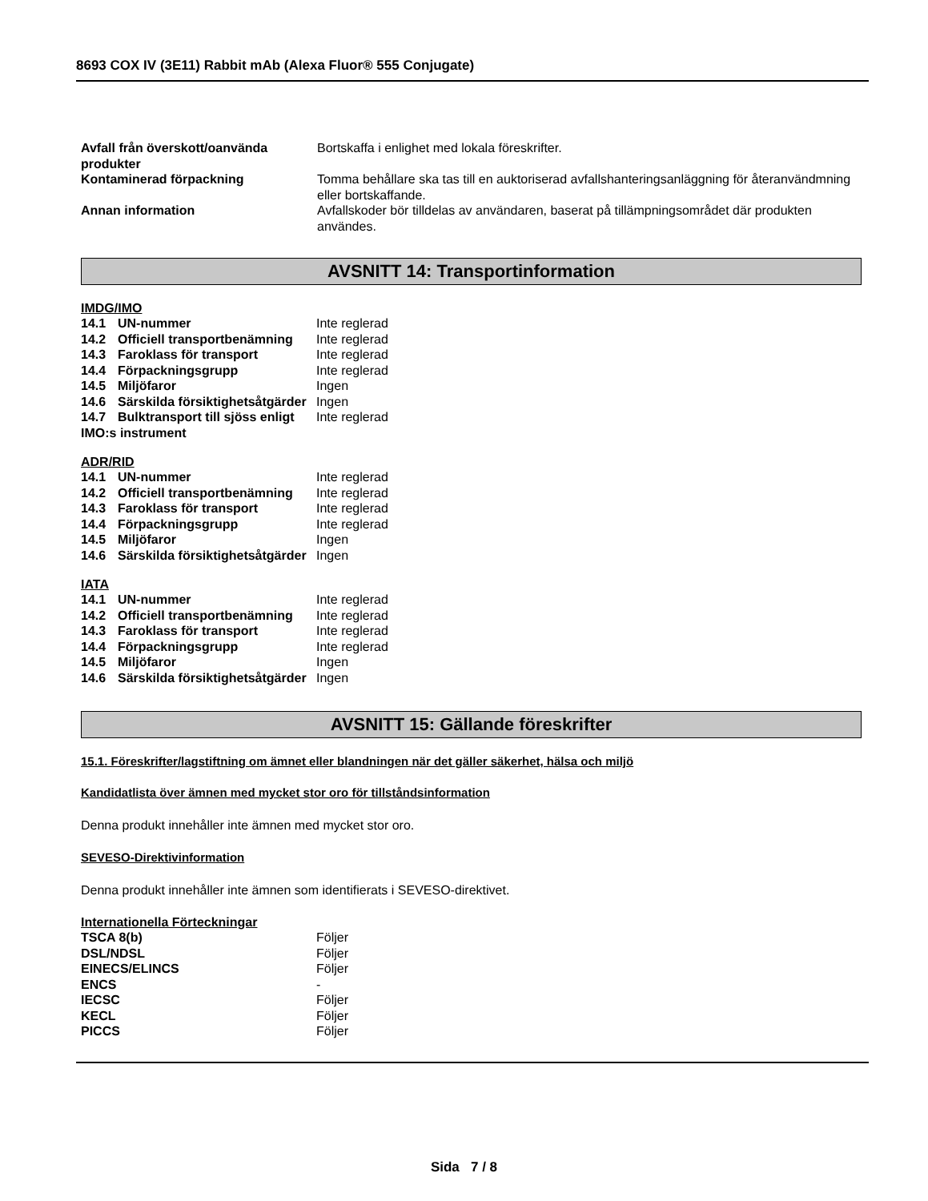8693 COX IV (3E11) Rabbit mAb (Alexa Fluor® 555 Conjugate)
| Avfall från överskott/oanvända produkter | Bortskaffa i enlighet med lokala föreskrifter. |
| Kontaminerad förpackning | Tomma behållare ska tas till en auktoriserad avfallshanteringsanläggning för återanvändmning eller bortskaffande. |
| Annan information | Avfallskoder bör tilldelas av användaren, baserat på tillämpningsområdet där produkten användes. |
AVSNITT 14: Transportinformation
IMDG/IMO
| 14.1 UN-nummer | Inte reglerad |
| 14.2 Officiell transportbenämning | Inte reglerad |
| 14.3 Faroklass för transport | Inte reglerad |
| 14.4 Förpackningsgrupp | Inte reglerad |
| 14.5 Miljöfaror | Ingen |
| 14.6 Särskilda försiktighetsåtgärder | Ingen |
| 14.7 Bulktransport till sjöss enligt IMO:s instrument | Inte reglerad |
ADR/RID
| 14.1 UN-nummer | Inte reglerad |
| 14.2 Officiell transportbenämning | Inte reglerad |
| 14.3 Faroklass för transport | Inte reglerad |
| 14.4 Förpackningsgrupp | Inte reglerad |
| 14.5 Miljöfaror | Ingen |
| 14.6 Särskilda försiktighetsåtgärder | Ingen |
IATA
| 14.1 UN-nummer | Inte reglerad |
| 14.2 Officiell transportbenämning | Inte reglerad |
| 14.3 Faroklass för transport | Inte reglerad |
| 14.4 Förpackningsgrupp | Inte reglerad |
| 14.5 Miljöfaror | Ingen |
| 14.6 Särskilda försiktighetsåtgärder | Ingen |
AVSNITT 15: Gällande föreskrifter
15.1. Föreskrifter/lagstiftning om ämnet eller blandningen när det gäller säkerhet, hälsa och miljö
Kandidatlista över ämnen med mycket stor oro för tillståndsinformation
Denna produkt innehåller inte ämnen med mycket stor oro.
SEVESO-Direktivinformation
Denna produkt innehåller inte ämnen som identifierats i SEVESO-direktivet.
Internationella Förteckningar
| TSCA 8(b) | Följer |
| DSL/NDSL | Följer |
| EINECS/ELINCS | Följer |
| ENCS | - |
| IECSC | Följer |
| KECL | Följer |
| PICCS | Följer |
Sida 7 / 8